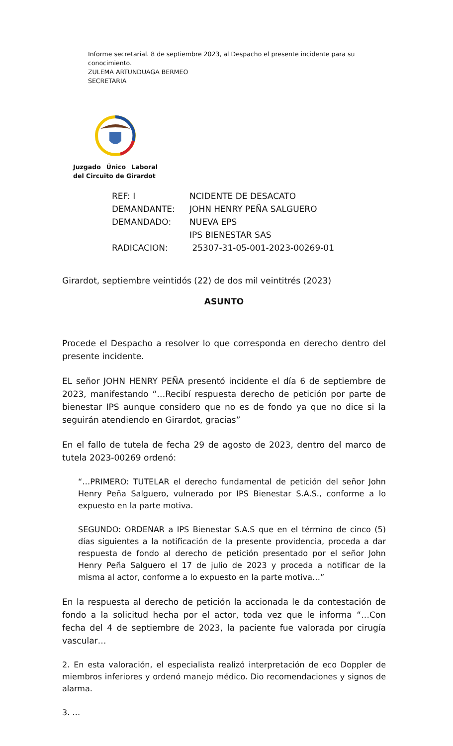Informe secretarial. 8 de septiembre 2023, al Despacho el presente incidente para su conocimiento.
ZULEMA ARTUNDUAGA BERMEO
SECRETARIA
Juzgado Único Laboral del Circuito de Girardot
| REF: I | NCIDENTE DE DESACATO |
| DEMANDANTE: | JOHN HENRY PEÑA SALGUERO |
| DEMANDADO: | NUEVA EPS |
| | IPS BIENESTAR SAS |
| RADICACION: | 25307-31-05-001-2023-00269-01 |
Girardot, septiembre veintidós (22) de dos mil veintitrés (2023)
ASUNTO
Procede el Despacho a resolver lo que corresponda en derecho dentro del presente incidente.
EL señor JOHN HENRY PEÑA presentó incidente el día 6 de septiembre de 2023, manifestando “…Recibí respuesta derecho de petición por parte de bienestar IPS aunque considero que no es de fondo ya que no dice si la seguirán atendiendo en Girardot, gracias”
En el fallo de tutela de fecha 29 de agosto de 2023, dentro del marco de tutela 2023-00269 ordenó:
“…PRIMERO: TUTELAR el derecho fundamental de petición del señor John Henry Peña Salguero, vulnerado por IPS Bienestar S.A.S., conforme a lo expuesto en la parte motiva.
SEGUNDO: ORDENAR a IPS Bienestar S.A.S que en el término de cinco (5) días siguientes a la notificación de la presente providencia, proceda a dar respuesta de fondo al derecho de petición presentado por el señor John Henry Peña Salguero el 17 de julio de 2023 y proceda a notificar de la misma al actor, conforme a lo expuesto en la parte motiva…”
En la respuesta al derecho de petición la accionada le da contestación de fondo a la solicitud hecha por el actor, toda vez que le informa “…Con fecha del 4 de septiembre de 2023, la paciente fue valorada por cirugía vascular…
2. En esta valoración, el especialista realizó interpretación de eco Doppler de miembros inferiores y ordenó manejo médico. Dio recomendaciones y signos de alarma.
3. …